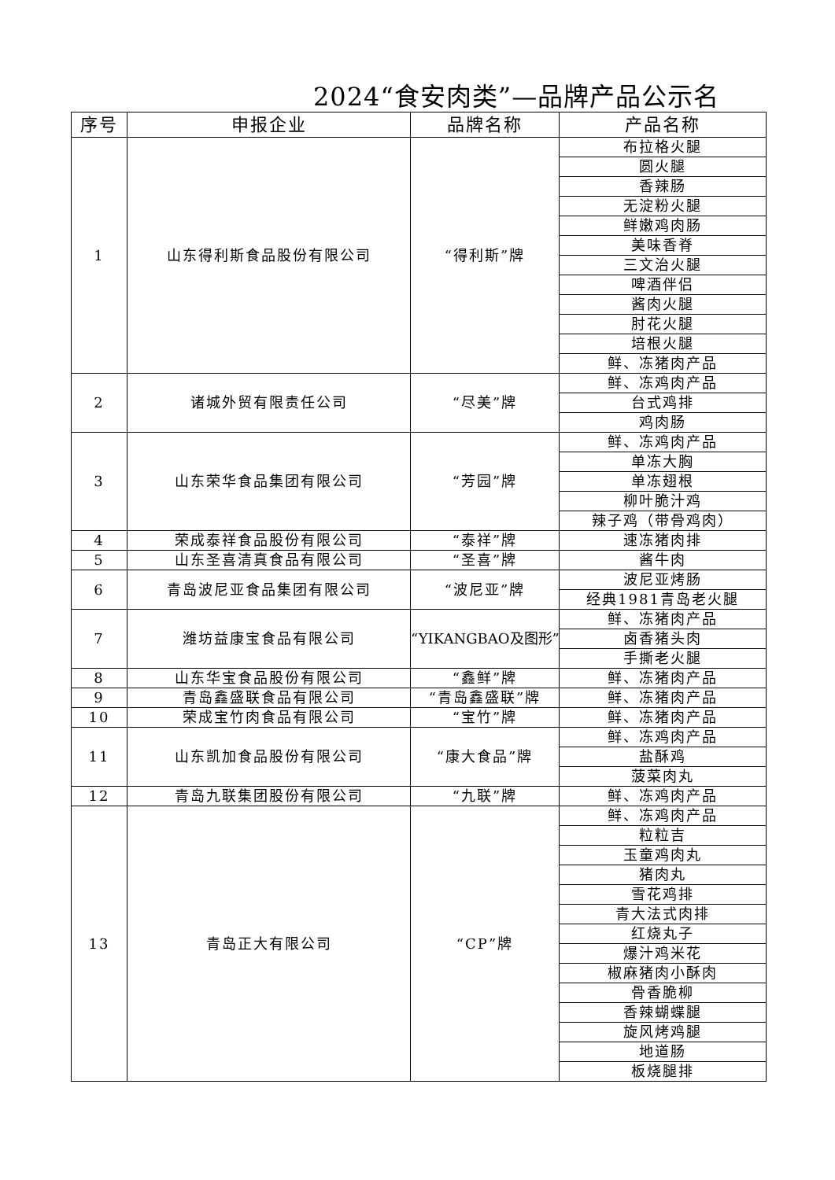2024“食安肉类”—品牌产品公示名
| 序号 | 申报企业 | 品牌名称 | 产品名称 |
| --- | --- | --- | --- |
| 1 | 山东得利斯食品股份有限公司 | “得利斯”牌 | 布拉格火腿 |
| | | | 圆火腿 |
| | | | 香辣肠 |
| | | | 无淀粉火腿 |
| | | | 鲜嫩鸡肉肠 |
| | | | 美味香脊 |
| | | | 三文治火腿 |
| | | | 啤酒伴侣 |
| | | | 酱肉火腿 |
| | | | 肘花火腿 |
| | | | 培根火腿 |
| | | | 鲜、冻猪肉产品 |
| 2 | 诸城外贸有限责任公司 | “尽美”牌 | 鲜、冻鸡肉产品 |
| | | | 台式鸡排 |
| | | | 鸡肉肠 |
| 3 | 山东荣华食品集团有限公司 | “芳园”牌 | 鲜、冻鸡肉产品 |
| | | | 单冻大胸 |
| | | | 单冻翅根 |
| | | | 柳叶脆汁鸡 |
| | | | 辣子鸡（带骨鸡肉） |
| 4 | 荣成泰祥食品股份有限公司 | “泰祥”牌 | 速冻猪肉排 |
| 5 | 山东圣喜清真食品有限公司 | “圣喜”牌 | 酱牛肉 |
| 6 | 青岛波尼亚食品集团有限公司 | “波尼亚”牌 | 波尼亚烤肠 |
| | | | 经典1981青岛老火腿 |
| 7 | 潍坊益康宝食品有限公司 | “YIKANGBAO及图形” | 鲜、冻猪肉产品 |
| | | | 卤香猪头肉 |
| | | | 手撕老火腿 |
| 8 | 山东华宝食品股份有限公司 | “鑫鲜”牌 | 鲜、冻猪肉产品 |
| 9 | 青岛鑫盛联食品有限公司 | “青岛鑫盛联”牌 | 鲜、冻猪肉产品 |
| 10 | 荣成宝竹肉食品有限公司 | “宝竹”牌 | 鲜、冻猪肉产品 |
| 11 | 山东凯加食品股份有限公司 | “康大食品”牌 | 鲜、冻鸡肉产品 |
| | | | 盐酥鸡 |
| | | | 菠菜肉丸 |
| 12 | 青岛九联集团股份有限公司 | “九联”牌 | 鲜、冻鸡肉产品 |
| 13 | 青岛正大有限公司 | “CP”牌 | 鲜、冻鸡肉产品 |
| | | | 粒粒吉 |
| | | | 玉童鸡肉丸 |
| | | | 猪肉丸 |
| | | | 雪花鸡排 |
| | | | 青大法式肉排 |
| | | | 红烧丸子 |
| | | | 爆汁鸡米花 |
| | | | 椒麻猪肉小酥肉 |
| | | | 骨香脆柳 |
| | | | 香辣蝴蝶腿 |
| | | | 旋风烤鸡腿 |
| | | | 地道肠 |
| | | | 板烧腿排 |